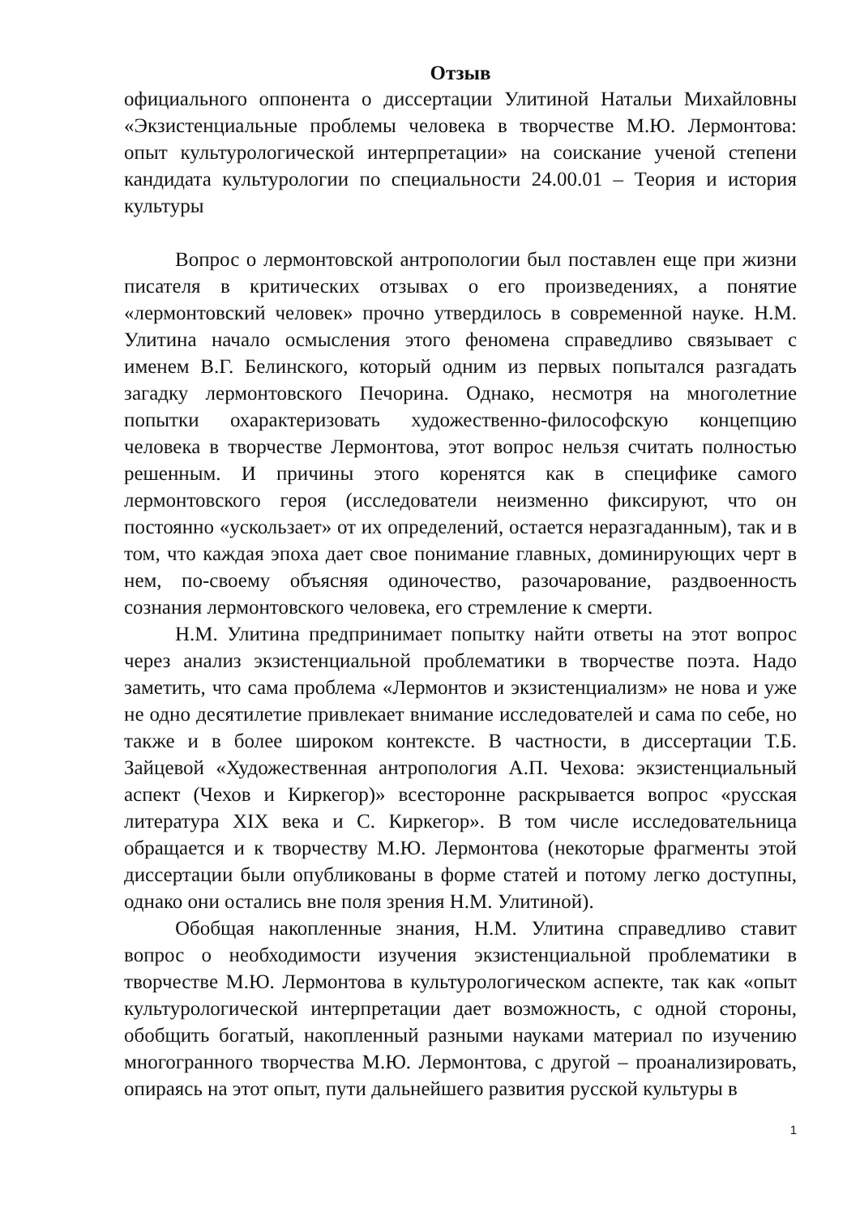Отзыв
официального оппонента о диссертации Улитиной Натальи Михайловны «Экзистенциальные проблемы человека в творчестве М.Ю. Лермонтова: опыт культурологической интерпретации» на соискание ученой степени кандидата культурологии по специальности 24.00.01 – Теория и история культуры
Вопрос о лермонтовской антропологии был поставлен еще при жизни писателя в критических отзывах о его произведениях, а понятие «лермонтовский человек» прочно утвердилось в современной науке. Н.М. Улитина начало осмысления этого феномена справедливо связывает с именем В.Г. Белинского, который одним из первых попытался разгадать загадку лермонтовского Печорина. Однако, несмотря на многолетние попытки охарактеризовать художественно-философскую концепцию человека в творчестве Лермонтова, этот вопрос нельзя считать полностью решенным. И причины этого коренятся как в специфике самого лермонтовского героя (исследователи неизменно фиксируют, что он постоянно «ускользает» от их определений, остается неразгаданным), так и в том, что каждая эпоха дает свое понимание главных, доминирующих черт в нем, по-своему объясняя одиночество, разочарование, раздвоенность сознания лермонтовского человека, его стремление к смерти.
Н.М. Улитина предпринимает попытку найти ответы на этот вопрос через анализ экзистенциальной проблематики в творчестве поэта. Надо заметить, что сама проблема «Лермонтов и экзистенциализм» не нова и уже не одно десятилетие привлекает внимание исследователей и сама по себе, но также и в более широком контексте. В частности, в диссертации Т.Б. Зайцевой «Художественная антропология А.П. Чехова: экзистенциальный аспект (Чехов и Киркегор)» всесторонне раскрывается вопрос «русская литература XIX века и С. Киркегор». В том числе исследовательница обращается и к творчеству М.Ю. Лермонтова (некоторые фрагменты этой диссертации были опубликованы в форме статей и потому легко доступны, однако они остались вне поля зрения Н.М. Улитиной).
Обобщая накопленные знания, Н.М. Улитина справедливо ставит вопрос о необходимости изучения экзистенциальной проблематики в творчестве М.Ю. Лермонтова в культурологическом аспекте, так как «опыт культурологической интерпретации дает возможность, с одной стороны, обобщить богатый, накопленный разными науками материал по изучению многогранного творчества М.Ю. Лермонтова, с другой – проанализировать, опираясь на этот опыт, пути дальнейшего развития русской культуры в
1